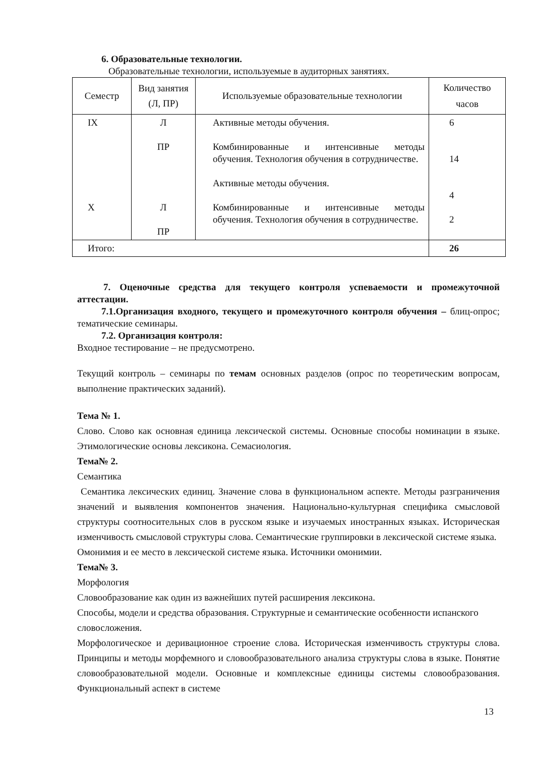6. Образовательные технологии.
Образовательные технологии, используемые в аудиторных занятиях.
| Семестр | Вид занятия (Л, ПР) | Используемые образовательные технологии | Количество часов |
| --- | --- | --- | --- |
| IX X | Л ПР Л ПР | Активные методы обучения. Комбинированные и интенсивные методы обучения. Технология обучения в сотрудничестве. Активные методы обучения. Комбинированные и интенсивные методы обучения. Технология обучения в сотрудничестве. | 6 14 4 2 |
| Итого: | | | 26 |
7. Оценочные средства для текущего контроля успеваемости и промежуточной аттестации.
7.1.Организация входного, текущего и промежуточного контроля обучения – блиц-опрос; тематические семинары.
7.2. Организация контроля:
Входное тестирование – не предусмотрено.
Текущий контроль – семинары по темам основных разделов (опрос по теоретическим вопросам, выполнение практических заданий).
Тема № 1.
Слово. Слово как основная единица лексической системы. Основные способы номинации в языке. Этимологические основы лексикона. Семасиология.
Тема№ 2.
Семантика
Семантика лексических единиц. Значение слова в функциональном аспекте. Методы разграничения значений и выявления компонентов значения. Национально-культурная специфика смысловой структуры соотносительных слов в русском языке и изучаемых иностранных языках. Историческая изменчивость смысловой структуры слова. Семантические группировки в лексической системе языка.
Омонимия и ее место в лексической системе языка. Источники омонимии.
Тема№ 3.
Морфология
Словообразование как один из важнейших путей расширения лексикона.
Способы, модели и средства образования. Структурные и семантические особенности испанского словосложения.
Морфологическое и деривационное строение слова. Историческая изменчивость структуры слова. Принципы и методы морфемного и словообразовательного анализа структуры слова в языке. Понятие словообразовательной модели. Основные и комплексные единицы системы словообразования. Функциональный аспект в системе
13